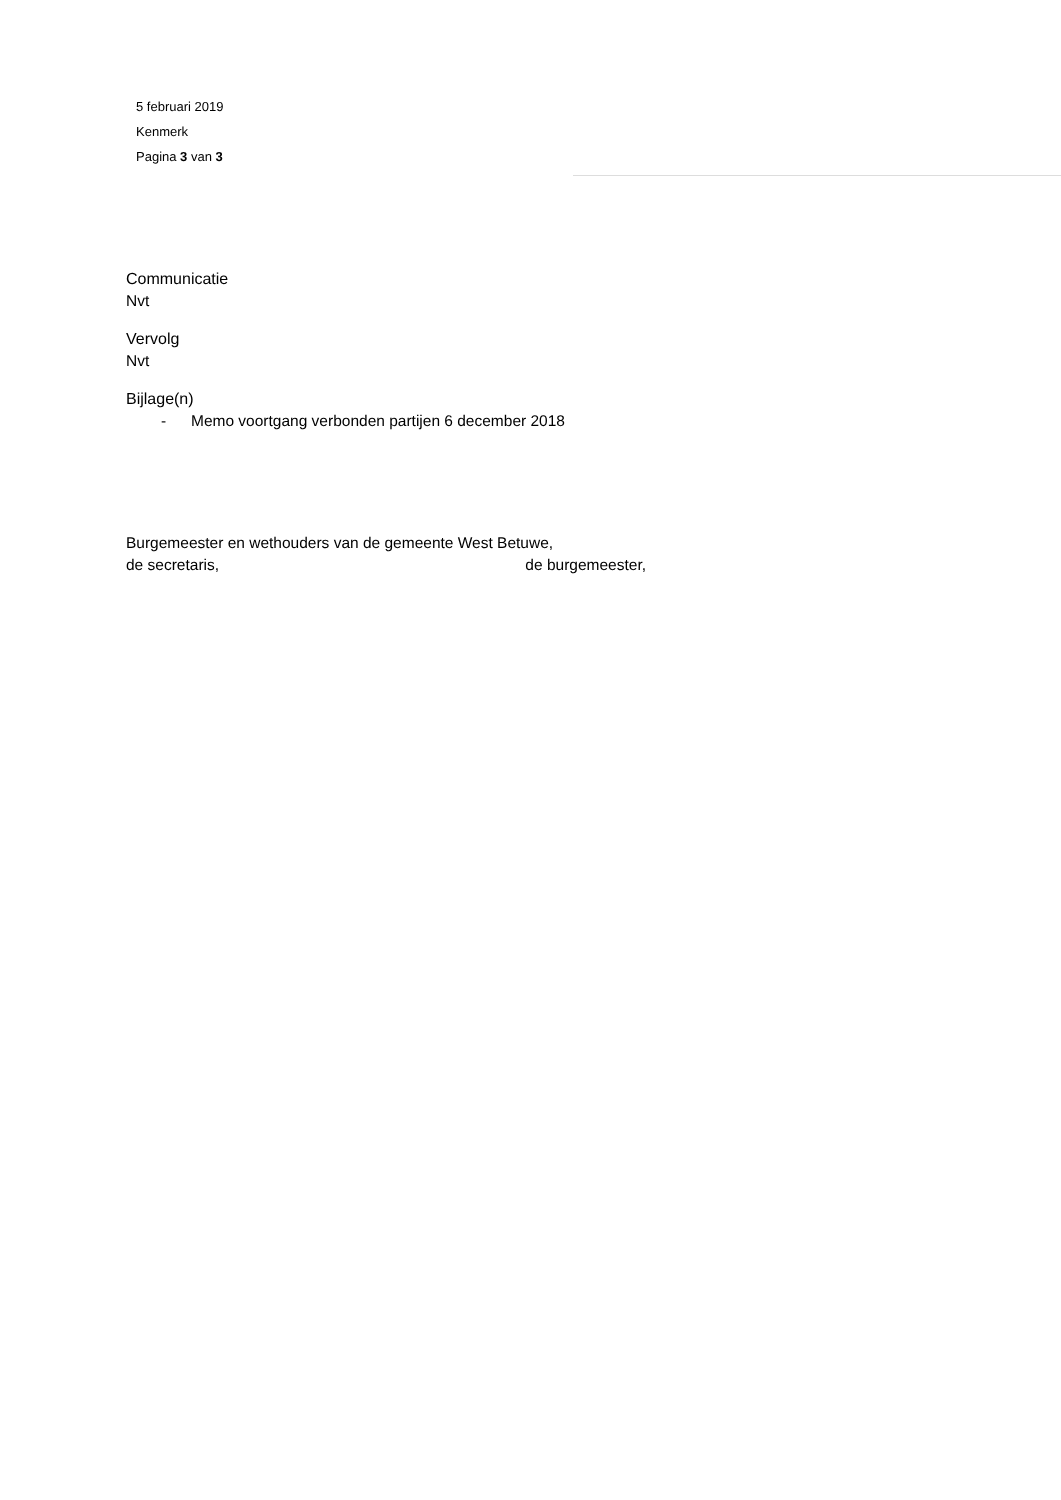5 februari 2019
Kenmerk
Pagina 3 van 3
Communicatie
Nvt
Vervolg
Nvt
Bijlage(n)
- Memo voortgang verbonden partijen 6 december 2018
Burgemeester en wethouders van de gemeente West Betuwe,
de secretaris, de burgemeester,